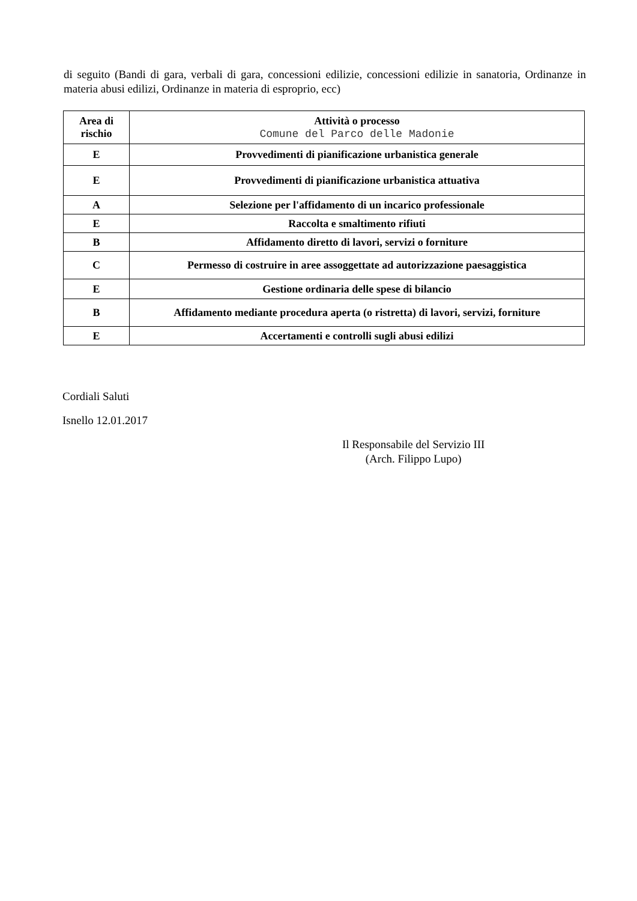di seguito (Bandi di gara, verbali di gara, concessioni edilizie, concessioni edilizie in sanatoria, Ordinanze in materia abusi edilizi, Ordinanze in materia di esproprio, ecc)
| Area di rischio | Attività o processo Comune del Parco delle Madonie |
| --- | --- |
| E | Provvedimenti di pianificazione urbanistica generale |
| E | Provvedimenti di pianificazione urbanistica attuativa |
| A | Selezione per l'affidamento di un incarico professionale |
| E | Raccolta e smaltimento rifiuti |
| B | Affidamento diretto di lavori, servizi o forniture |
| C | Permesso di costruire in aree assoggettate ad autorizzazione paesaggistica |
| E | Gestione ordinaria delle spese di bilancio |
| B | Affidamento mediante procedura aperta (o ristretta) di lavori, servizi, forniture |
| E | Accertamenti e controlli sugli abusi edilizi |
Cordiali Saluti
Isnello 12.01.2017
Il Responsabile del Servizio III
(Arch. Filippo Lupo)